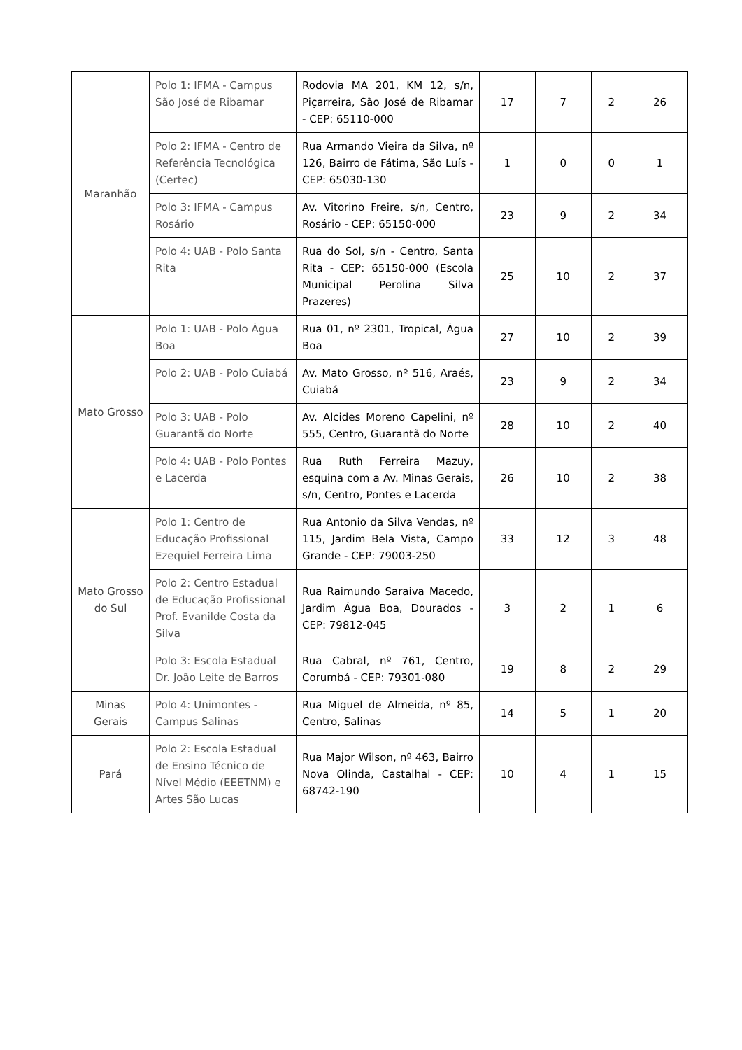| Maranhão | Polo 1: IFMA - Campus São José de Ribamar | Rodovia MA 201, KM 12, s/n, Piçarreira, São José de Ribamar - CEP: 65110-000 | 17 | 7 | 2 | 26 |
| | Polo 2: IFMA - Centro de Referência Tecnológica (Certec) | Rua Armando Vieira da Silva, nº 126, Bairro de Fátima, São Luís - CEP: 65030-130 | 1 | 0 | 0 | 1 |
| | Polo 3: IFMA - Campus Rosário | Av. Vitorino Freire, s/n, Centro, Rosário - CEP: 65150-000 | 23 | 9 | 2 | 34 |
| | Polo 4: UAB - Polo Santa Rita | Rua do Sol, s/n - Centro, Santa Rita - CEP: 65150-000 (Escola Municipal Perolina Silva Prazeres) | 25 | 10 | 2 | 37 |
| Mato Grosso | Polo 1: UAB - Polo Água Boa | Rua 01, nº 2301, Tropical, Água Boa | 27 | 10 | 2 | 39 |
| | Polo 2: UAB - Polo Cuiabá | Av. Mato Grosso, nº 516, Araés, Cuiabá | 23 | 9 | 2 | 34 |
| | Polo 3: UAB - Polo Guarantã do Norte | Av. Alcides Moreno Capelini, nº 555, Centro, Guarantã do Norte | 28 | 10 | 2 | 40 |
| | Polo 4: UAB - Polo Pontes e Lacerda | Rua Ruth Ferreira Mazuy, esquina com a Av. Minas Gerais, s/n, Centro, Pontes e Lacerda | 26 | 10 | 2 | 38 |
| Mato Grosso do Sul | Polo 1: Centro de Educação Profissional Ezequiel Ferreira Lima | Rua Antonio da Silva Vendas, nº 115, Jardim Bela Vista, Campo Grande - CEP: 79003-250 | 33 | 12 | 3 | 48 |
| | Polo 2: Centro Estadual de Educação Profissional Prof. Evanilde Costa da Silva | Rua Raimundo Saraiva Macedo, Jardim Água Boa, Dourados - CEP: 79812-045 | 3 | 2 | 1 | 6 |
| | Polo 3: Escola Estadual Dr. João Leite de Barros | Rua Cabral, nº 761, Centro, Corumbá - CEP: 79301-080 | 19 | 8 | 2 | 29 |
| Minas Gerais | Polo 4: Unimontes - Campus Salinas | Rua Miguel de Almeida, nº 85, Centro, Salinas | 14 | 5 | 1 | 20 |
| Pará | Polo 2: Escola Estadual de Ensino Técnico de Nível Médio (EEETNM) e Artes São Lucas | Rua Major Wilson, nº 463, Bairro Nova Olinda, Castalhal - CEP: 68742-190 | 10 | 4 | 1 | 15 |